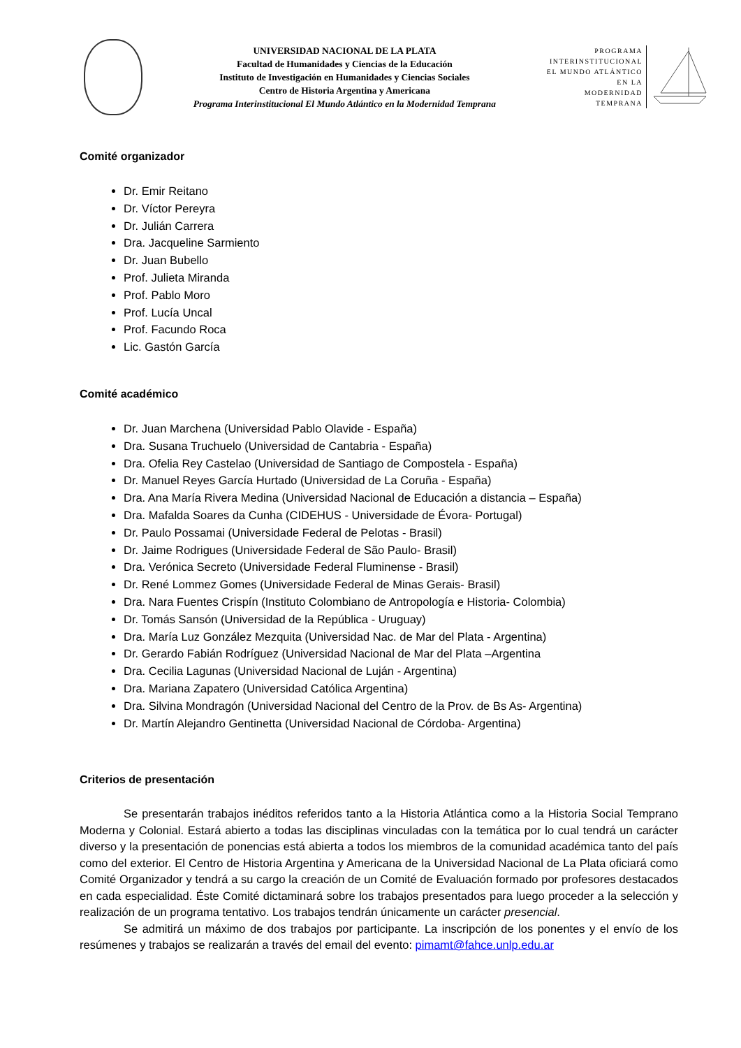UNIVERSIDAD NACIONAL DE LA PLATA
Facultad de Humanidades y Ciencias de la Educación
Instituto de Investigación en Humanidades y Ciencias Sociales
Centro de Historia Argentina y Americana
Programa Interinstitucional El Mundo Atlántico en la Modernidad Temprana
PROGRAMA
INTERINSTITUCIONAL
EL MUNDO ATLÁNTICO
EN LA
MODERNIDAD
TEMPRANA
Comité organizador
Dr. Emir Reitano
Dr. Víctor Pereyra
Dr. Julián Carrera
Dra. Jacqueline Sarmiento
Dr. Juan Bubello
Prof. Julieta Miranda
Prof. Pablo Moro
Prof. Lucía Uncal
Prof. Facundo Roca
Lic. Gastón García
Comité académico
Dr. Juan Marchena (Universidad Pablo Olavide - España)
Dra. Susana Truchuelo (Universidad de Cantabria - España)
Dra. Ofelia Rey Castelao (Universidad de Santiago de Compostela - España)
Dr. Manuel Reyes García Hurtado (Universidad de La Coruña - España)
Dra. Ana María Rivera Medina (Universidad Nacional de Educación a distancia – España)
Dra. Mafalda Soares da Cunha (CIDEHUS - Universidade de Évora- Portugal)
Dr. Paulo Possamai (Universidade Federal de Pelotas - Brasil)
Dr. Jaime Rodrigues (Universidade Federal de São Paulo- Brasil)
Dra. Verónica Secreto (Universidade Federal Fluminense - Brasil)
Dr. René Lommez Gomes (Universidade Federal de Minas Gerais- Brasil)
Dra. Nara Fuentes Crispín (Instituto Colombiano de Antropología e Historia- Colombia)
Dr. Tomás Sansón (Universidad de la República - Uruguay)
Dra. María Luz González Mezquita (Universidad Nac. de Mar del Plata - Argentina)
Dr. Gerardo Fabián Rodríguez (Universidad Nacional de Mar del Plata –Argentina
Dra. Cecilia Lagunas (Universidad Nacional de Luján - Argentina)
Dra. Mariana Zapatero (Universidad Católica Argentina)
Dra. Silvina Mondragón (Universidad Nacional del Centro de la Prov. de Bs As- Argentina)
Dr. Martín Alejandro Gentinetta (Universidad Nacional de Córdoba- Argentina)
Criterios de presentación
Se presentarán trabajos inéditos referidos tanto a la Historia Atlántica como a la Historia Social Temprano Moderna y Colonial. Estará abierto a todas las disciplinas vinculadas con la temática por lo cual tendrá un carácter diverso y la presentación de ponencias está abierta a todos los miembros de la comunidad académica tanto del país como del exterior. El Centro de Historia Argentina y Americana de la Universidad Nacional de La Plata oficiará como Comité Organizador y tendrá a su cargo la creación de un Comité de Evaluación formado por profesores destacados en cada especialidad. Éste Comité dictaminará sobre los trabajos presentados para luego proceder a la selección y realización de un programa tentativo. Los trabajos tendrán únicamente un carácter presencial.
Se admitirá un máximo de dos trabajos por participante. La inscripción de los ponentes y el envío de los resúmenes y trabajos se realizarán a través del email del evento: pimamt@fahce.unlp.edu.ar